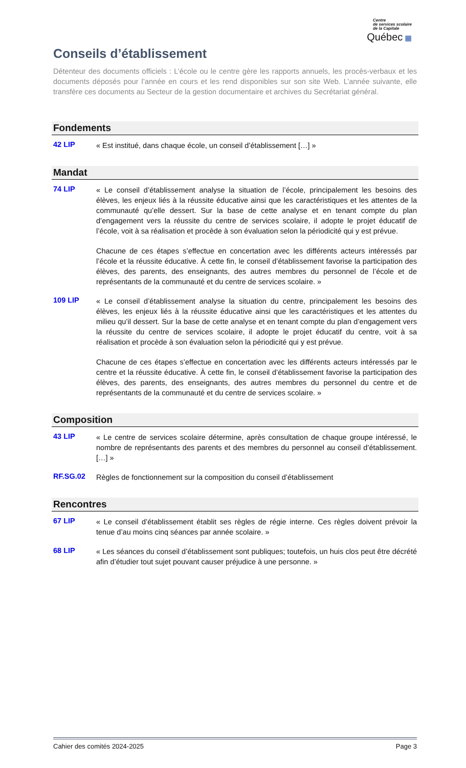Centre
de services scolaire
de la Capitale
Québec ▦
Conseils d’établissement
Détenteur des documents officiels : L’école ou le centre gère les rapports annuels, les procès-verbaux et les documents déposés pour l’année en cours et les rend disponibles sur son site Web. L’année suivante, elle transfère ces documents au Secteur de la gestion documentaire et archives du Secrétariat général.
Fondements
42 LIP
« Est institué, dans chaque école, un conseil d’établissement […] »
Mandat
74 LIP
« Le conseil d’établissement analyse la situation de l’école, principalement les besoins des élèves, les enjeux liés à la réussite éducative ainsi que les caractéristiques et les attentes de la communauté qu’elle dessert. Sur la base de cette analyse et en tenant compte du plan d’engagement vers la réussite du centre de services scolaire, il adopte le projet éducatif de l’école, voit à sa réalisation et procède à son évaluation selon la périodicité qui y est prévue.
Chacune de ces étapes s’effectue en concertation avec les différents acteurs intéressés par l’école et la réussite éducative. À cette fin, le conseil d’établissement favorise la participation des élèves, des parents, des enseignants, des autres membres du personnel de l’école et de représentants de la communauté et du centre de services scolaire. »
109 LIP
« Le conseil d’établissement analyse la situation du centre, principalement les besoins des élèves, les enjeux liés à la réussite éducative ainsi que les caractéristiques et les attentes du milieu qu’il dessert. Sur la base de cette analyse et en tenant compte du plan d’engagement vers la réussite du centre de services scolaire, il adopte le projet éducatif du centre, voit à sa réalisation et procède à son évaluation selon la périodicité qui y est prévue.
Chacune de ces étapes s’effectue en concertation avec les différents acteurs intéressés par le centre et la réussite éducative. À cette fin, le conseil d’établissement favorise la participation des élèves, des parents, des enseignants, des autres membres du personnel du centre et de représentants de la communauté et du centre de services scolaire. »
Composition
43 LIP
« Le centre de services scolaire détermine, après consultation de chaque groupe intéressé, le nombre de représentants des parents et des membres du personnel au conseil d’établissement. […] »
RF.SG.02
Règles de fonctionnement sur la composition du conseil d’établissement
Rencontres
67 LIP
« Le conseil d’établissement établit ses règles de régie interne. Ces règles doivent prévoir la tenue d’au moins cinq séances par année scolaire. »
68 LIP
« Les séances du conseil d’établissement sont publiques; toutefois, un huis clos peut être décrété afin d’étudier tout sujet pouvant causer préjudice à une personne. »
Cahier des comités 2024-2025 Page 3